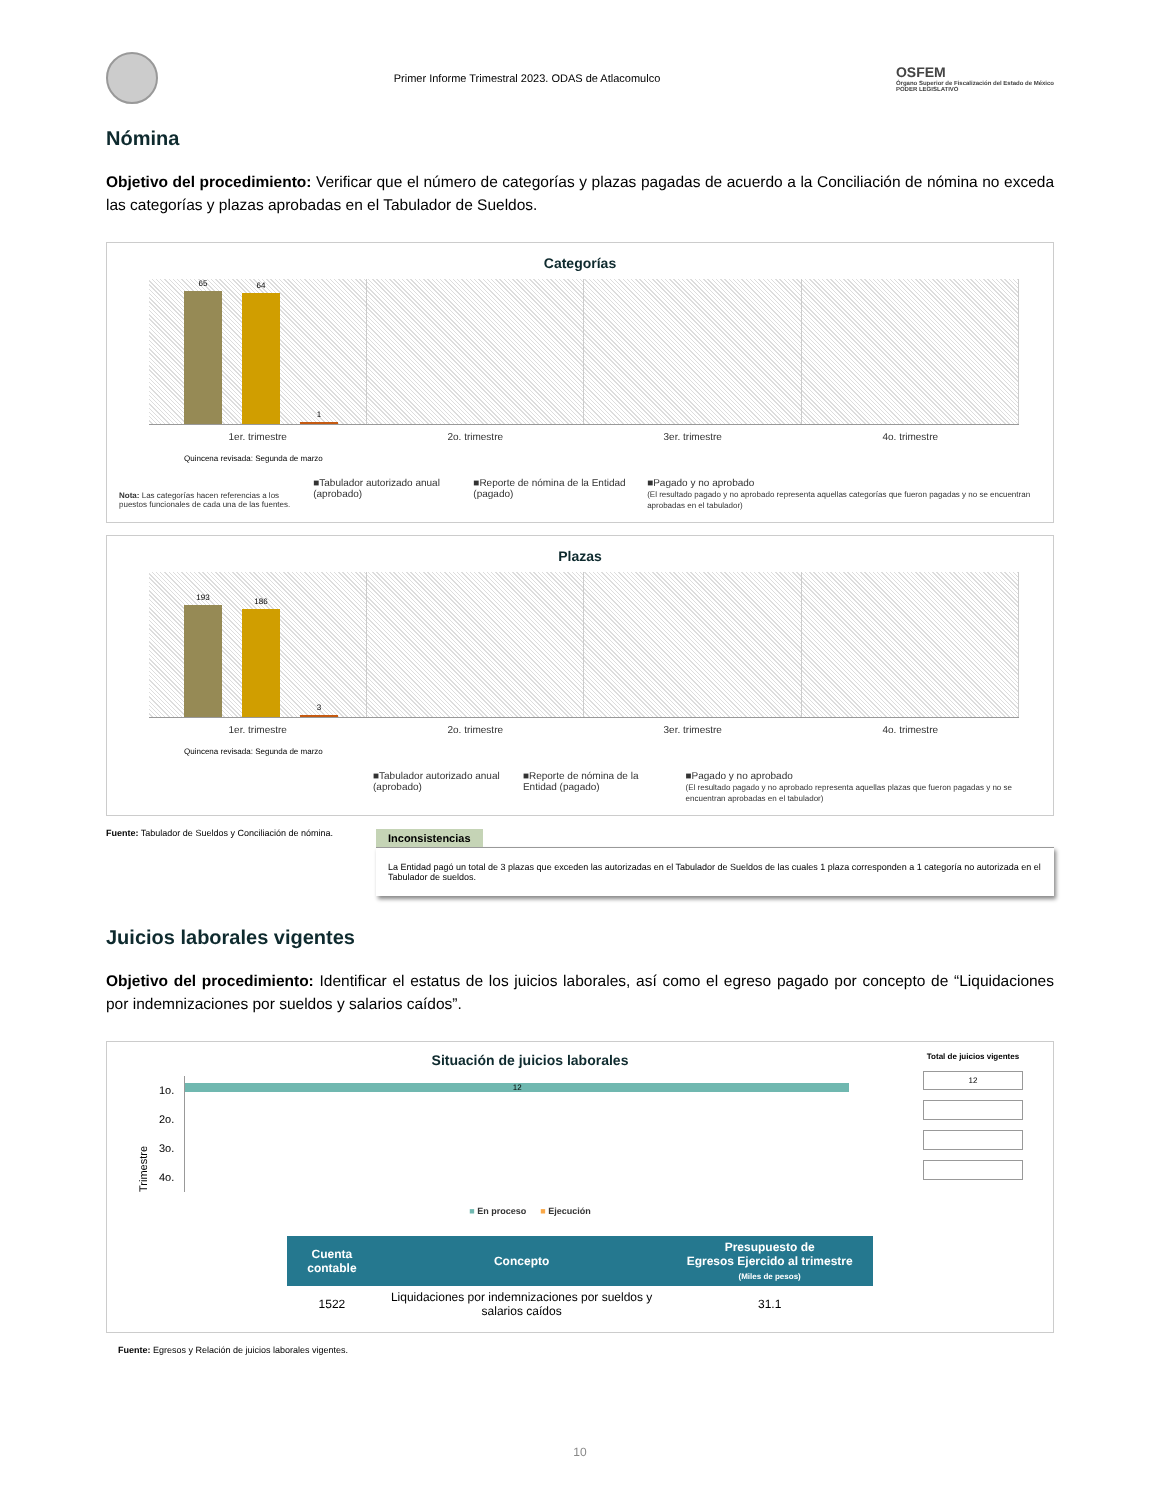Primer Informe Trimestral 2023. ODAS de Atlacomulco
OSFEM
Órgano Superior de Fiscalización del Estado de México
PODER LEGISLATIVO
Nómina
Objetivo del procedimiento: Verificar que el número de categorías y plazas pagadas de acuerdo a la Conciliación de nómina no exceda las categorías y plazas aprobadas en el Tabulador de Sueldos.
Categorías
65
64
1
1er. trimestre 2o. trimestre 3er. trimestre 4o. trimestre
Quincena revisada: Segunda de marzo
Nota: Las categorías hacen referencias a los puestos funcionales de cada una de las fuentes.
■Tabulador autorizado anual (aprobado)
■Reporte de nómina de la Entidad (pagado)
■Pagado y no aprobado
(El resultado pagado y no aprobado representa aquellas categorías que fueron pagadas y no se encuentran aprobadas en el tabulador)
Plazas
193
186
3
1er. trimestre 2o. trimestre 3er. trimestre 4o. trimestre
Quincena revisada: Segunda de marzo
■Tabulador autorizado anual (aprobado)
■Reporte de nómina de la Entidad (pagado)
■Pagado y no aprobado
(El resultado pagado y no aprobado representa aquellas plazas que fueron pagadas y no se encuentran aprobadas en el tabulador)
Fuente: Tabulador de Sueldos y Conciliación de nómina.
Inconsistencias
La Entidad pagó un total de 3 plazas que exceden las autorizadas en el Tabulador de Sueldos de las cuales 1 plaza corresponden a 1 categoría no autorizada en el Tabulador de sueldos.
Juicios laborales vigentes
Objetivo del procedimiento: Identificar el estatus de los juicios laborales, así como el egreso pagado por concepto de “Liquidaciones por indemnizaciones por sueldos y salarios caídos”.
Situación de juicios laborales
Trimestre
1o.
2o.
3o.
4o.
12
■ En proceso ■ Ejecución
Total de juicios vigentes
12
| Cuenta contable | Concepto | Presupuesto de Egresos Ejercido al trimestre (Miles de pesos) |
| --- | --- | --- |
| 1522 | Liquidaciones por indemnizaciones por sueldos y salarios caídos | 31.1 |
Fuente: Egresos y Relación de juicios laborales vigentes.
10